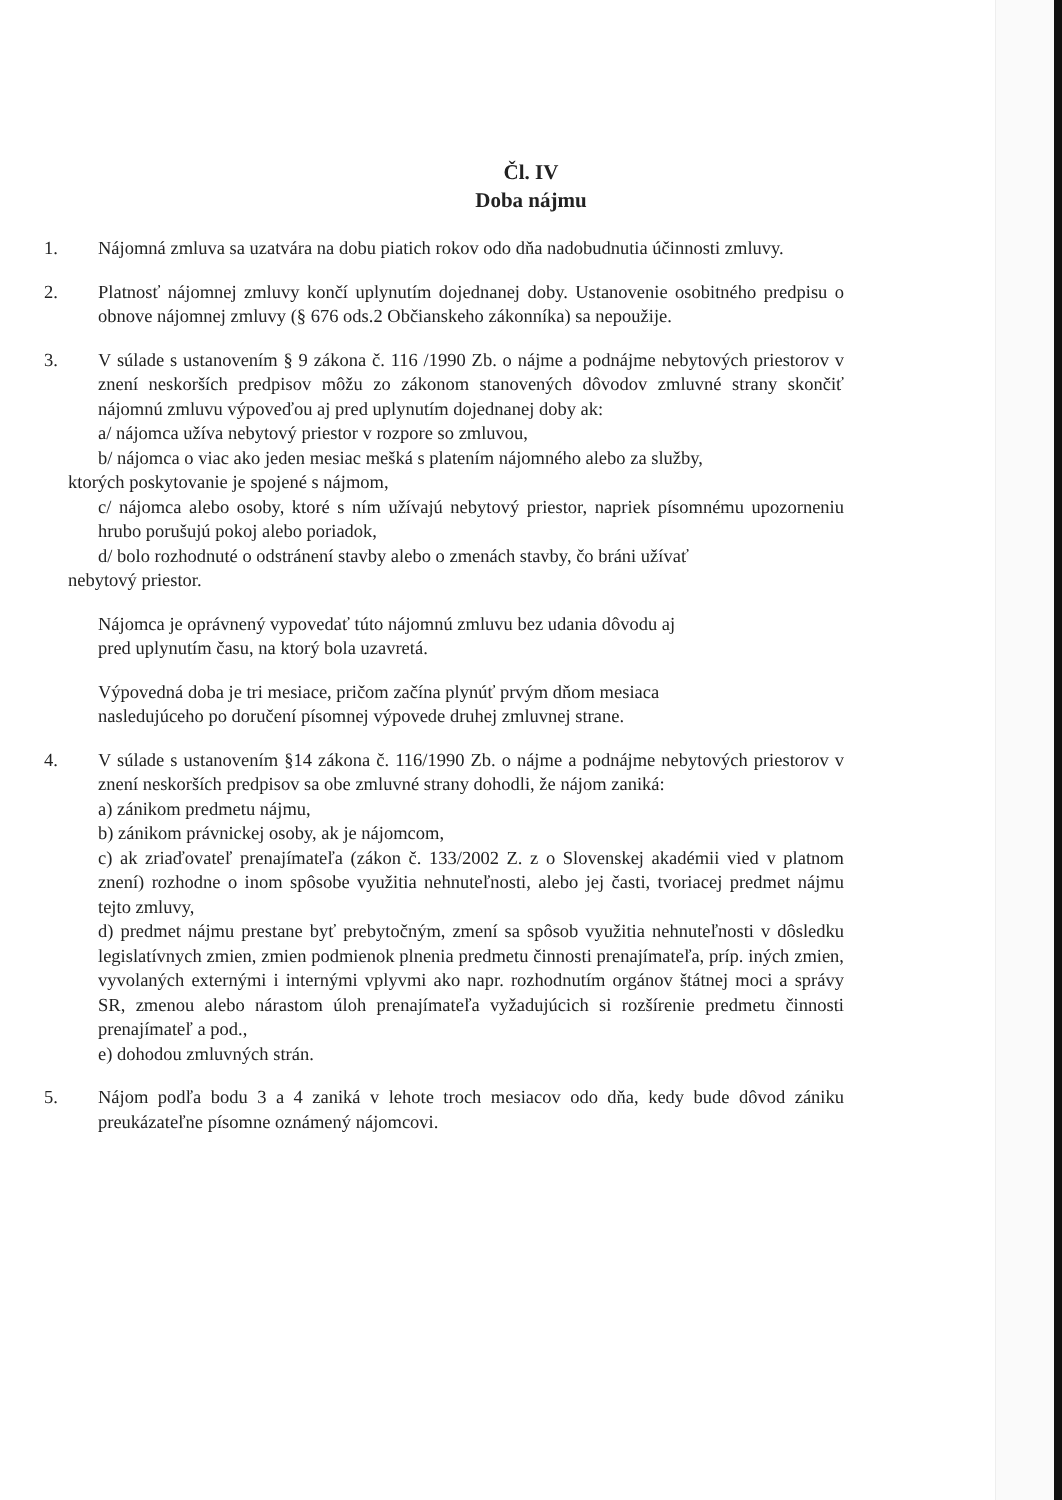Čl. IV
Doba nájmu
1. Nájomná zmluva sa uzatvára na dobu piatich rokov odo dňa nadobudnutia účinnosti zmluvy.
2. Platnosť nájomnej zmluvy končí uplynutím dojednanej doby. Ustanovenie osobitného predpisu o obnove nájomnej zmluvy (§ 676 ods.2 Občianskeho zákonníka) sa nepoužije.
3. V súlade s ustanovením § 9 zákona č. 116 /1990 Zb. o nájme a podnájme nebytových priestorov v znení neskorších predpisov môžu zo zákonom stanovených dôvodov zmluvné strany skončiť nájomnú zmluvu výpoveďou aj pred uplynutím dojednanej doby ak:
a/ nájomca užíva nebytový priestor v rozpore so zmluvou,
b/ nájomca o viac ako jeden mesiac mešká s platením nájomného alebo za služby,
ktorých poskytovanie je spojené s nájmom,
c/ nájomca alebo osoby, ktoré s ním užívajú nebytový priestor, napriek písomnému upozorneniu hrubo porušujú pokoj alebo poriadok,
d/ bolo rozhodnuté o odstránení stavby alebo o zmenách stavby, čo bráni užívať
nebytový priestor.
Nájomca je oprávnený vypovedať túto nájomnú zmluvu bez udania dôvodu aj
pred uplynutím času, na ktorý bola uzavretá.
Výpovedná doba je tri mesiace, pričom začína plynúť prvým dňom mesiaca
nasledujúceho po doručení písomnej výpovede druhej zmluvnej strane.
4. V súlade s ustanovením §14 zákona č. 116/1990 Zb. o nájme a podnájme nebytových priestorov v znení neskorších predpisov sa obe zmluvné strany dohodli, že nájom zaniká:
a) zánikom predmetu nájmu,
b) zánikom právnickej osoby, ak je nájomcom,
c) ak zriaďovateľ prenajímateľa (zákon č. 133/2002 Z. z o Slovenskej akadémii vied v platnom znení) rozhodne o inom spôsobe využitia nehnuteľnosti, alebo jej časti, tvoriacej predmet nájmu tejto zmluvy,
d) predmet nájmu prestane byť prebytočným, zmení sa spôsob využitia nehnuteľnosti v dôsledku legislatívnych zmien, zmien podmienok plnenia predmetu činnosti prenajímateľa, príp. iných zmien, vyvolaných externými i internými vplyvmi ako napr. rozhodnutím orgánov štátnej moci a správy SR, zmenou alebo nárastom úloh prenajímateľa vyžadujúcich si rozšírenie predmetu činnosti prenajímateľ a pod.,
e) dohodou zmluvných strán.
5. Nájom podľa bodu 3 a 4 zaniká v lehote troch mesiacov odo dňa, kedy bude dôvod zániku preukázateľne písomne oznámený nájomcovi.